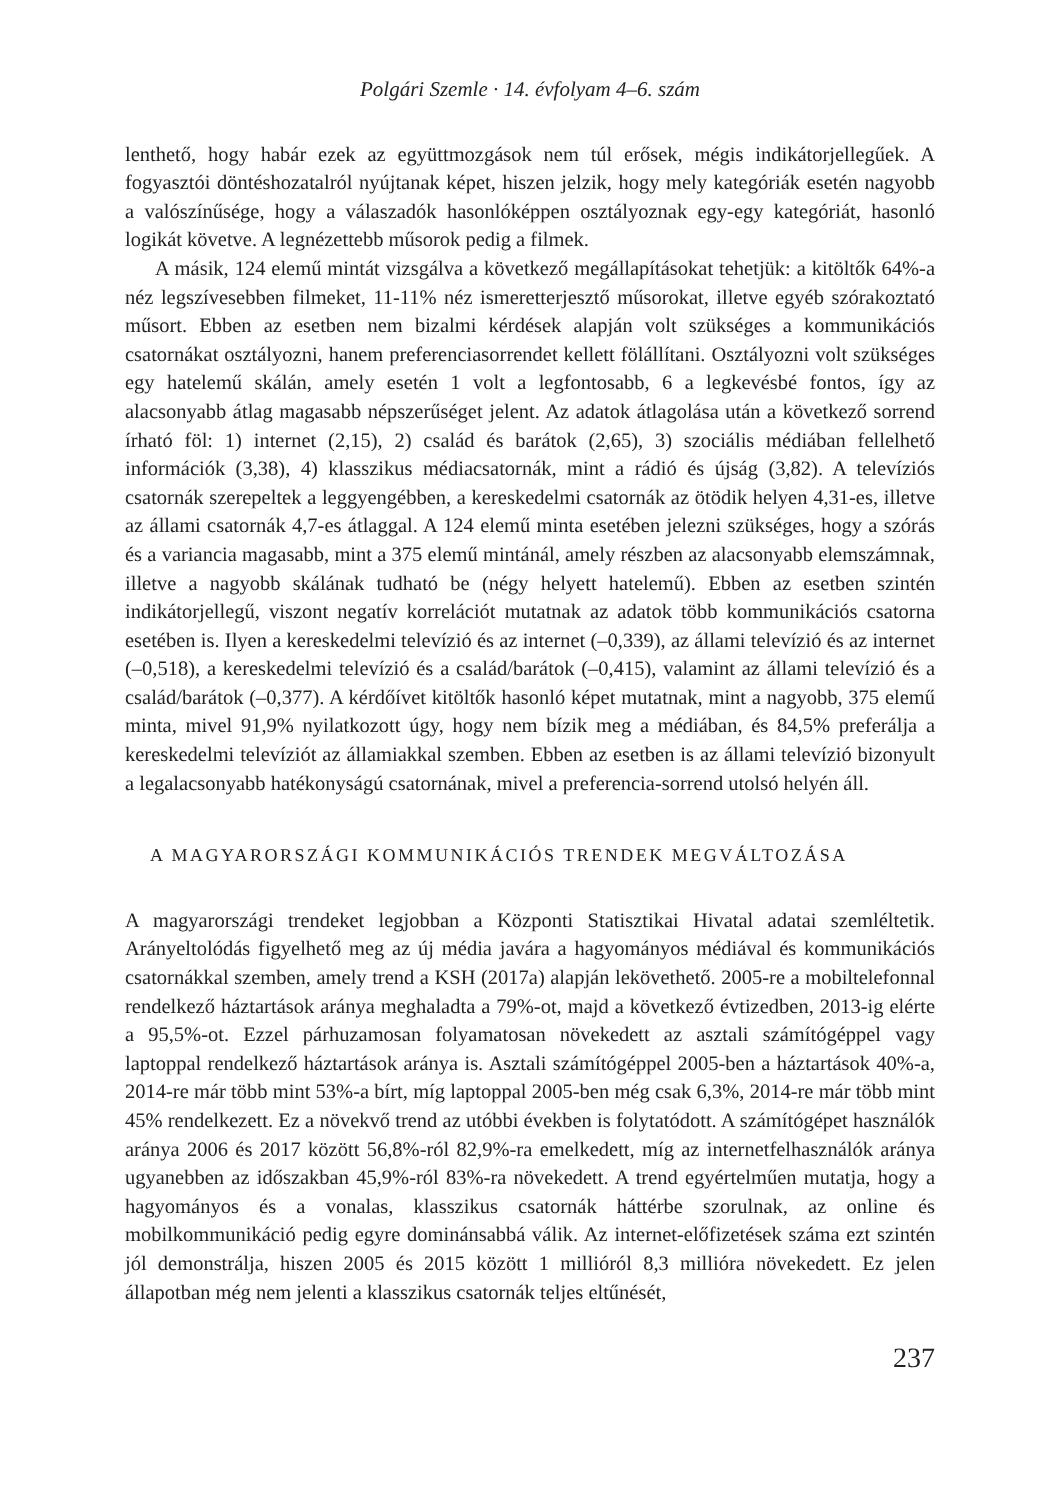Polgári Szemle · 14. évfolyam 4–6. szám
lenthető, hogy habár ezek az együttmozgások nem túl erősek, mégis indikátorjellegű­ek. A fogyasztói döntéshozatalról nyújtanak képet, hiszen jelzik, hogy mely kategóriák esetén nagyobb a valószínűsége, hogy a válaszadók hasonlóképpen osztályoznak egy-egy kategóriát, hasonló logikát követve. A legnézettebb műsorok pedig a filmek.
A másik, 124 elemű mintát vizsgálva a következő megállapításokat tehetjük: a kitöl­tők 64%-a néz legszívesebben filmeket, 11-11% néz ismeretterjesztő műsorokat, illetve egyéb szórakoztató műsort. Ebben az esetben nem bizalmi kérdések alapján volt szük­séges a kommunikációs csatornákat osztályozni, hanem preferenciasorrendet kellett fölállítani. Osztályozni volt szükséges egy hatelemű skálán, amely esetén 1 volt a legfon­tosabb, 6 a legkevésbé fontos, így az alacsonyabb átlag magasabb népszerűséget jelent. Az adatok átlagolása után a következő sorrend írható föl: 1) internet (2,15), 2) család és barátok (2,65), 3) szociális médiában fellelhető információk (3,38), 4) klasszikus mé­diacsatornák, mint a rádió és újság (3,82). A televíziós csatornák szerepeltek a leggyen­gébben, a kereskedelmi csatornák az ötödik helyen 4,31-es, illetve az állami csatornák 4,7-es átlaggal. A 124 elemű minta esetében jelezni szükséges, hogy a szórás és a vari­ancia magasabb, mint a 375 elemű mintánál, amely részben az alacsonyabb elemszám­nak, illetve a nagyobb skálának tudható be (négy helyett hatelemű). Ebben az esetben szintén indikátorjellegű, viszont negatív korrelációt mutatnak az adatok több kommu­nikációs csatorna esetében is. Ilyen a kereskedelmi televízió és az internet (–0,339), az állami televízió és az internet (–0,518), a kereskedelmi televízió és a család/barátok (–0,415), valamint az állami televízió és a család/barátok (–0,377). A kérdőívet kitöltők hasonló képet mutatnak, mint a nagyobb, 375 elemű minta, mivel 91,9% nyilatkozott úgy, hogy nem bízik meg a médiában, és 84,5% preferálja a kereskedelmi televíziót az államiakkal szemben. Ebben az esetben is az állami televízió bizonyult a legalacsonyabb hatékonyságú csatornának, mivel a preferencia-sorrend utolsó helyén áll.
A MAGYARORSZÁGI KOMMUNIKÁCIÓS TRENDEK MEGVÁLTOZÁSA
A magyarországi trendeket legjobban a Központi Statisztikai Hivatal adatai szemléltе­tik. Arányeltolódás figyelhető meg az új média javára a hagyományos médiával és kom­munikációs csatornákkal szemben, amely trend a KSH (2017a) alapján lekövethető. 2005-re a mobiltelefonnal rendelkező háztartások aránya meghaladta a 79%-ot, majd a következő évtizedben, 2013-ig elérte a 95,5%-ot. Ezzel párhuzamosan folyamatosan növekedett az asztali számítógéppel vagy laptoppal rendelkező háztartások aránya is. Asztali számítógéppel 2005-ben a háztartások 40%-a, 2014-re már több mint 53%-a bírt, míg laptoppal 2005-ben még csak 6,3%, 2014-re már több mint 45% rendelkezett. Ez a növekvő trend az utóbbi években is folytatódott. A számítógépet használók aránya 2006 és 2017 között 56,8%-ról 82,9%-ra emelkedett, míg az internetfelhasználók aránya ugyanebben az időszakban 45,9%-ról 83%-ra növekedett. A trend egyértelműen mutat­ja, hogy a hagyományos és a vonalas, klasszikus csatornák háttérbe szorulnak, az onli­ne és mobilkommunikáció pedig egyre dominánsabbá válik. Az internet-előfizetések száma ezt szintén jól demonstrálja, hiszen 2005 és 2015 között 1 millióról 8,3 millióra növekedett. Ez jelen állapotban még nem jelenti a klasszikus csatornák teljes eltűnését,
237